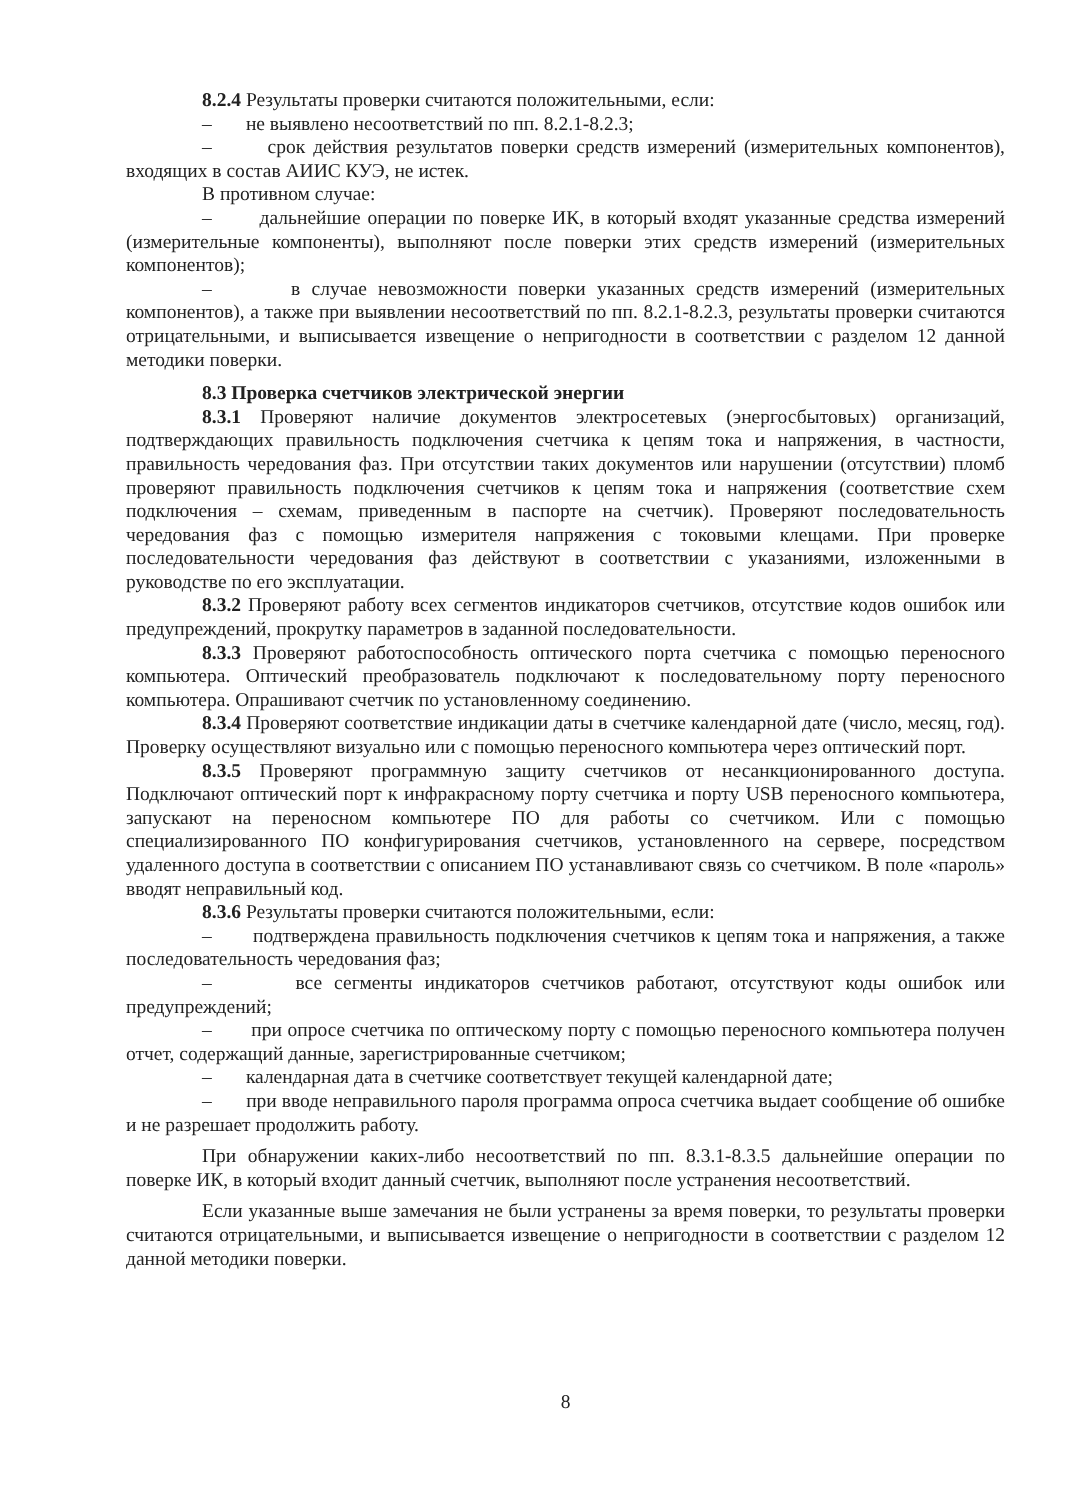8.2.4 Результаты проверки считаются положительными, если:
– не выявлено несоответствий по пп. 8.2.1-8.2.3;
– срок действия результатов поверки средств измерений (измерительных компонентов), входящих в состав АИИС КУЭ, не истек.
В противном случае:
– дальнейшие операции по поверке ИК, в который входят указанные средства измерений (измерительные компоненты), выполняют после поверки этих средств измерений (измерительных компонентов);
– в случае невозможности поверки указанных средств измерений (измерительных компонентов), а также при выявлении несоответствий по пп. 8.2.1-8.2.3, результаты проверки считаются отрицательными, и выписывается извещение о непригодности в соответствии с разделом 12 данной методики поверки.
8.3 Проверка счетчиков электрической энергии
8.3.1 Проверяют наличие документов электросетевых (энергосбытовых) организаций, подтверждающих правильность подключения счетчика к цепям тока и напряжения, в частности, правильность чередования фаз. При отсутствии таких документов или нарушении (отсутствии) пломб проверяют правильность подключения счетчиков к цепям тока и напряжения (соответствие схем подключения – схемам, приведенным в паспорте на счетчик). Проверяют последовательность чередования фаз с помощью измерителя напряжения с токовыми клещами. При проверке последовательности чередования фаз действуют в соответствии с указаниями, изложенными в руководстве по его эксплуатации.
8.3.2 Проверяют работу всех сегментов индикаторов счетчиков, отсутствие кодов ошибок или предупреждений, прокрутку параметров в заданной последовательности.
8.3.3 Проверяют работоспособность оптического порта счетчика с помощью переносного компьютера. Оптический преобразователь подключают к последовательному порту переносного компьютера. Опрашивают счетчик по установленному соединению.
8.3.4 Проверяют соответствие индикации даты в счетчике календарной дате (число, месяц, год). Проверку осуществляют визуально или с помощью переносного компьютера через оптический порт.
8.3.5 Проверяют программную защиту счетчиков от несанкционированного доступа. Подключают оптический порт к инфракрасному порту счетчика и порту USB переносного компьютера, запускают на переносном компьютере ПО для работы со счетчиком. Или с помощью специализированного ПО конфигурирования счетчиков, установленного на сервере, посредством удаленного доступа в соответствии с описанием ПО устанавливают связь со счетчиком. В поле «пароль» вводят неправильный код.
8.3.6 Результаты проверки считаются положительными, если:
– подтверждена правильность подключения счетчиков к цепям тока и напряжения, а также последовательность чередования фаз;
– все сегменты индикаторов счетчиков работают, отсутствуют коды ошибок или предупреждений;
– при опросе счетчика по оптическому порту с помощью переносного компьютера получен отчет, содержащий данные, зарегистрированные счетчиком;
– календарная дата в счетчике соответствует текущей календарной дате;
– при вводе неправильного пароля программа опроса счетчика выдает сообщение об ошибке и не разрешает продолжить работу.
При обнаружении каких-либо несоответствий по пп. 8.3.1-8.3.5 дальнейшие операции по поверке ИК, в который входит данный счетчик, выполняют после устранения несоответствий.
Если указанные выше замечания не были устранены за время поверки, то результаты проверки считаются отрицательными, и выписывается извещение о непригодности в соответствии с разделом 12 данной методики поверки.
8